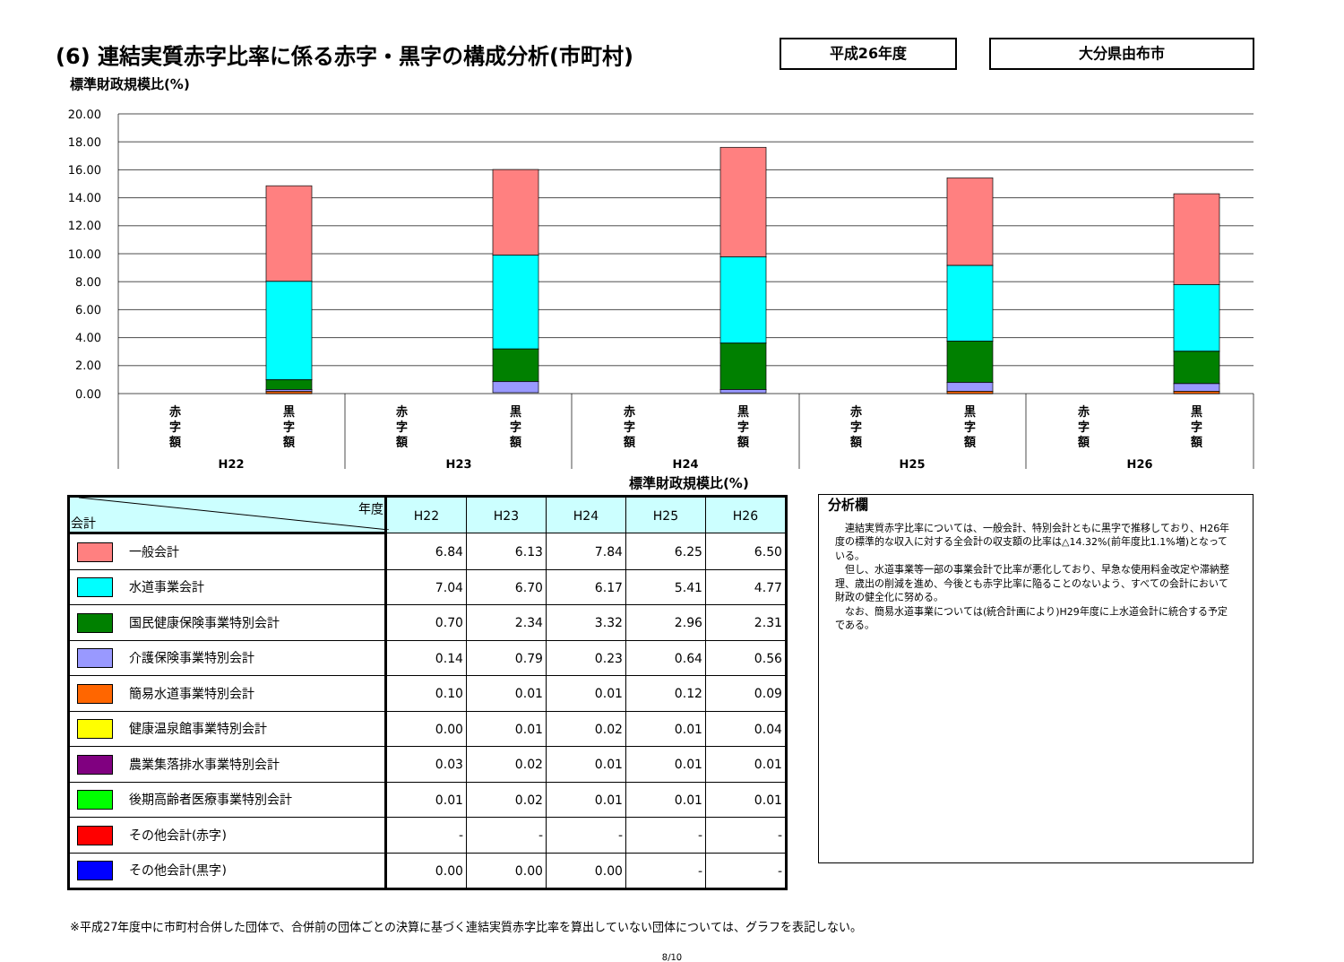(6) 連結実質赤字比率に係る赤字・黒字の構成分析(市町村)
平成26年度 大分県由布市
標準財政規模比(%)
20.00
18.00
16.00
14.00
12.00
10.00
8.00
6.00
4.00
2.00
0.00
赤
字
額
黒
字
額
赤
字
額
黒
字
額
赤
字
額
黒
字
額
赤
字
額
黒
字
額
赤
字
額
黒
字
額
H22
H23
H24
H25
H26
標準財政規模比(%)
| 年度 会計 | H22 | H23 | H24 | H25 | H26 |
| --- | --- | --- | --- | --- | --- |
| 一般会計 | 6.84 | 6.13 | 7.84 | 6.25 | 6.50 |
| 水道事業会計 | 7.04 | 6.70 | 6.17 | 5.41 | 4.77 |
| 国民健康保険事業特別会計 | 0.70 | 2.34 | 3.32 | 2.96 | 2.31 |
| 介護保険事業特別会計 | 0.14 | 0.79 | 0.23 | 0.64 | 0.56 |
| 簡易水道事業特別会計 | 0.10 | 0.01 | 0.01 | 0.12 | 0.09 |
| 健康温泉館事業特別会計 | 0.00 | 0.01 | 0.02 | 0.01 | 0.04 |
| 農業集落排水事業特別会計 | 0.03 | 0.02 | 0.01 | 0.01 | 0.01 |
| 後期高齢者医療事業特別会計 | 0.01 | 0.02 | 0.01 | 0.01 | 0.01 |
| その他会計(赤字) | - | - | - | - | - |
| その他会計(黒字) | 0.00 | 0.00 | 0.00 | - | - |
分析欄
連結実質赤字比率については、一般会計、特別会計ともに黒字で推移しており、H26年度の標準的な収入に対する全会計の収支額の比率は△14.32%(前年度比1.1%増)となっている。
但し、水道事業等一部の事業会計で比率が悪化しており、早急な使用料金改定や滞納整理、歳出の削減を進め、今後とも赤字比率に陥ることのないよう、すべての会計において財政の健全化に努める。
なお、簡易水道事業については(統合計画により)H29年度に上水道会計に統合する予定である。
※平成27年度中に市町村合併した団体で、合併前の団体ごとの決算に基づく連結実質赤字比率を算出していない団体については、グラフを表記しない。
8/10